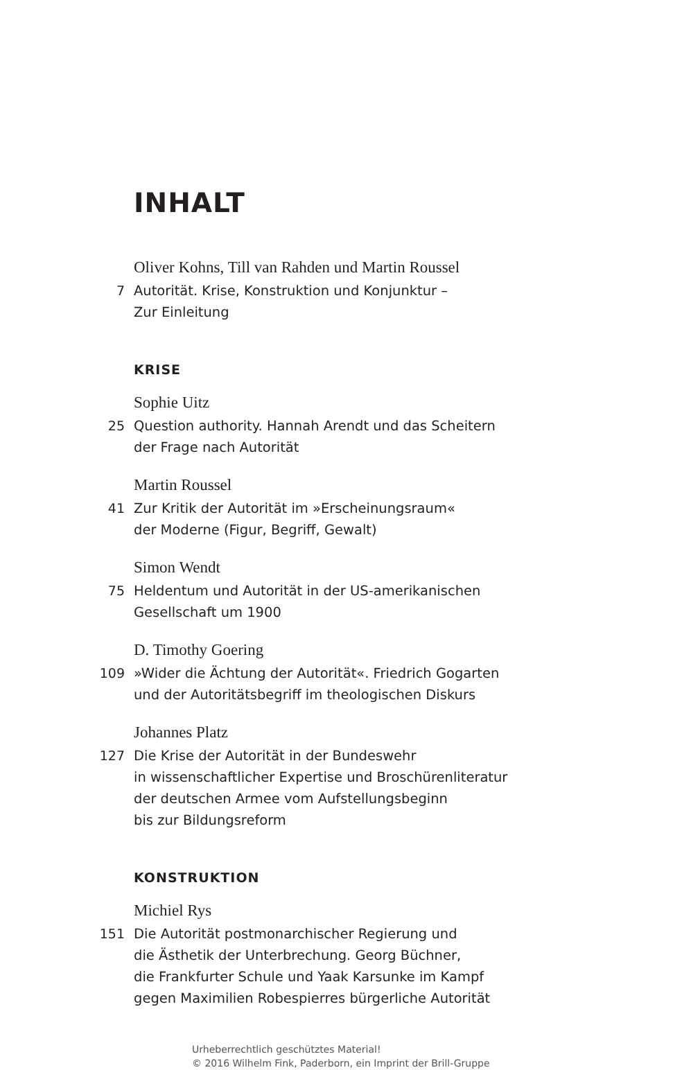INHALT
7
Oliver Kohns, Till van Rahden und Martin Roussel
Autorität. Krise, Konstruktion und Konjunktur –
Zur Einleitung
KRISE
25
Sophie Uitz
Question authority. Hannah Arendt und das Scheitern
der Frage nach Autorität
41
Martin Roussel
Zur Kritik der Autorität im »Erscheinungsraum«
der Moderne (Figur, Begriff, Gewalt)
75
Simon Wendt
Heldentum und Autorität in der US-amerikanischen
Gesellschaft um 1900
109
D. Timothy Goering
»Wider die Ächtung der Autorität«. Friedrich Gogarten
und der Autoritätsbegriff im theologischen Diskurs
127
Johannes Platz
Die Krise der Autorität in der Bundeswehr
in wissenschaftlicher Expertise und Broschürenliteratur
der deutschen Armee vom Aufstellungsbeginn
bis zur Bildungsreform
KONSTRUKTION
151
Michiel Rys
Die Autorität postmonarchischer Regierung und
die Ästhetik der Unterbrechung. Georg Büchner,
die Frankfurter Schule und Yaak Karsunke im Kampf
gegen Maximilien Robespierres bürgerliche Autorität
Urheberrechtlich geschütztes Material!
© 2016 Wilhelm Fink, Paderborn, ein Imprint der Brill-Gruppe